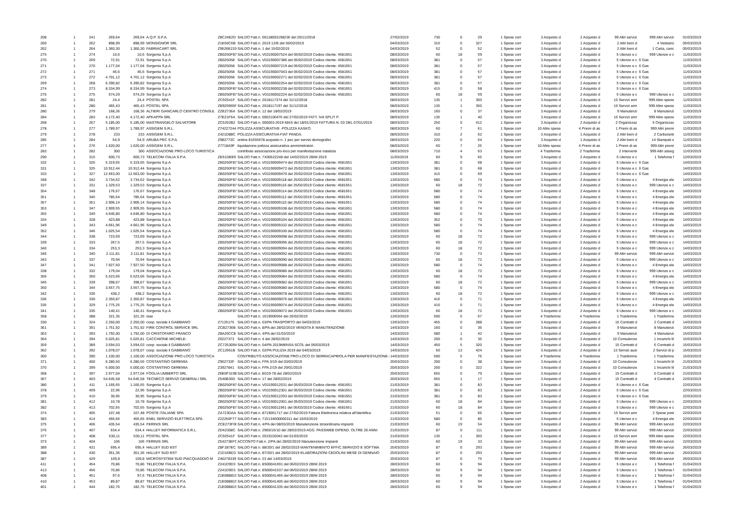| 208 | 1 | 241 | 269,64 | 269,64 | A.Q.P. S.P.A. | Z8C24E2D | SALDO Fatt.n. 00118003198236 del 20/11/2018 | 27/02/2019 | 730 | 0 | 29 | 1 Spese corr | 3 Acquisto d | 2 Acquisto d | 99 Altri servizi | 999 Altri servizi | 01/03/2019 |
| 260 | 1 | 262 | 898,99 | 898,99 | MONSIGNOR SRL | Z1E56C6B | SALDO Fatt.n. 2019 12/E del 06/02/2019 | 04/03/2019 | 310 | 0 | 327 | 1 Spese corr | 3 Acquisto d | 1 Acquisto d | 2 Altri beni d | 4 Vestiario | 05/03/2019 |
| 262 | 1 | 264 | 1.360,30 | 1.360,30 | FABRIACART SRL | Z9626E219 | SALDO Fatt.n. 1 del 15/02/2019 | 04/03/2019 | 52 | 0 | 52 | 1 Spese corr | 3 Acquisto d | 1 Acquisto d | 2 Altri beni d | 1 Carta, canc | 05/03/2019 |
| 275 | 1 | 274 | 10,6 | 10,6 | Sorgenia S.p.A | ZB0250F87 | SALDO Fatt.n. V03190007524 del 05/02/2019 Codice cliente: 4581651 | 08/03/2019 | 60 | 18 | 59 | 1 Spese corr | 3 Acquisto d | 2 Acquisto d | 5 Utenze e c | 999 Utenze e c | 11/03/2019 |
| 270 | 1 | 269 | 72,91 | 72,91 | Sorgenia S.p.A | ZB025058 | SALDO Fatt.n. V03190007386 del 05/02/2019 Codice cliente: 4581651 | 08/03/2019 | 381 | 0 | 57 | 1 Spese corr | 3 Acquisto d | 2 Acquisto d | 5 Utenze e c | 6 Gas | 11/03/2019 |
| 271 | 1 | 270 | 1.177,04 | 1.177,04 | Sorgenia S.p.A | ZB025058 | SALDO Fatt.n. V03190007219 del 05/02/2019 Codice cliente: 4581651 | 08/03/2019 | 381 | 0 | 57 | 1 Spese corr | 3 Acquisto d | 2 Acquisto d | 5 Utenze e c | 6 Gas | 11/03/2019 |
| 272 | 1 | 271 | 46,6 | 46,6 | Sorgenia S.p.A | ZB025058 | SALDO Fatt.n. V03190007043 del 05/02/2019 Codice cliente: 4581651 | 08/03/2019 | 381 | 0 | 57 | 1 Spese corr | 3 Acquisto d | 2 Acquisto d | 5 Utenze e c | 6 Gas | 11/03/2019 |
| 273 | 1 | 272 | 4.701,12 | 4.701,12 | Sorgenia S.p.A | ZB025058 | SALDO Fatt.n. V03190002271 del 02/02/2019 Codice cliente: 4581651 | 08/03/2019 | 381 | 0 | 57 | 1 Spese corr | 3 Acquisto d | 2 Acquisto d | 5 Utenze e c | 6 Gas | 11/03/2019 |
| 269 | 1 | 268 | 6.390,82 | 6.390,82 | Sorgenia S.p.A | ZB025058 | SALDO Fatt.n. V03190002254 del 02/02/2019 Codice cliente: 4581651 | 08/03/2019 | 381 | 0 | 57 | 1 Spese corr | 3 Acquisto d | 2 Acquisto d | 5 Utenze e c | 6 Gas | 11/03/2019 |
| 274 | 1 | 273 | 8.334,99 | 8.334,99 | Sorgenia S.p.A | ZB0250F87 | SALDO Fatt.n. V03190002238 del 02/02/2019 Codice cliente: 4581651 | 08/03/2019 | 415 | 0 | 58 | 1 Spese corr | 3 Acquisto d | 2 Acquisto d | 5 Utenze e c | 6 Gas | 11/03/2019 |
| 276 | 1 | 275 | 574,29 | 574,29 | Sorgenia S.p.A | ZB0250F87 | SALDO Fatt.n. V03190002224 del 02/02/2019 Codice cliente: 4581651 | 08/03/2019 | 60 | 18 | 59 | 1 Spese corr | 3 Acquisto d | 2 Acquisto d | 5 Utenze e c | 999 Utenze e c | 11/03/2019 |
| 282 | 1 | 281 | 24,4 | 24,4 | POSTEL SPA | ZC92541F | SALDO Fatt.n. 2018117374 del 31/12/2018 | 08/03/2019 | 135 | 1 | 350 | 1 Spese corr | 3 Acquisto d | 2 Acquisto d | 16 Servizi amr | 999 Altre spese | 11/03/2019 |
| 281 | 1 | 280 | 465,43 | 465,43 | POSTEL SPA | ZB925965F | SALDO Fatt.n. 2018117197 del 31/12/2018 | 08/03/2019 | 135 | 1 | 350 | 1 Spese corr | 3 Acquisto d | 2 Acquisto d | 16 Servizi amr | 999 Altre spese | 11/03/2019 |
| 280 | 1 | 279 | 168,36 | 168,36 | ALTIERI GIANCARLO CENTRO CONSUL | ZZE2736A | SALDO Fatt.n. 12 del 18/02/2019 | 08/03/2019 | 160 | 0 | 37 | 1 Spese corr | 3 Acquisto d | 2 Acquisto d | 9 Manutenzi | 8 Manutenzi | 11/03/2019 |
| 284 | 1 | 283 | 4.172,40 | 4.172,40 | APKAPPA SRL | Z7E21F6A | SALDO Fatt.n. 0002100476 del 27/02/2019 FATT. IVA SPLIT P. | 08/03/2019 | 135 | 1 | 40 | 1 Spese corr | 3 Acquisto d | 2 Acquisto d | 16 Servizi amr | 999 Altre spese | 11/03/2019 |
| 268 | 1 | 267 | 5.185,00 | 5.185,00 | MASTRANGELO SALVATORE | ZC5262B2 | SALDO Fatt.n. 000003-2019-MAS del 18/01/2019 FATTURA N. 03 DEL 07/01/2019 | 08/03/2019 | 250 | 0 | 412 | 1 Spese corr | 3 Acquisto d | 2 Acquisto d | 2 Organizzaz | 5 Organizzaz | 11/03/2019 |
| 278 | 1 | 277 | 1.789,97 | 1.789,97 | ASSIGEM S.R.L. | Z74227244 | POLIZZA ASSICURATIVE -POLIZZA KASKO. | 08/03/2019 | 60 | 7 | 61 | 1 Spese corr | 10 Altre spese | 4 Premi di as | 1 Premi di as | 999 Altri premi | 11/03/2019 |
| 279 | 1 | 278 | 233 | 233 | ASSIGEM S.R.L. | Z421D88C | POLIZZA ASSICURATIVA FIAT PANDA. | 08/03/2019 | 310 | 2 | 62 | 1 Spese corr | 3 Acquisto d | 1 Acquisto d | 2 Altri beni d | 2 Carburanti | 11/03/2019 |
| 285 | 1 | 284 | 54,9 | 54,9 | ARUBA PEC S.P.A. | Z982773C | ordine 81655678.acquisto n. 1 pec per servizi demografici. | 08/03/2019 | 220 | 0 | 64 | 1 Spese corr | 3 Acquisto d | 1 Acquisto d | 2 Altri beni d | 14 Stampati s | 11/03/2019 |
| 277 | 1 | 276 | 1.620,00 | 1.620,00 | ASSIGEM S.R.L. | Z7718A9F | liquidazione polizza assicurativa amministratori. | 08/03/2019 | 60 | 7 | 25 | 1 Spese corr | 10 Altre spese | 4 Premi di as | 1 Premi di as | 999 Altri premi | 11/03/2019 |
| 283 | 1 | 282 | 300 | 300 | ASSOCIAZIONE PRO-LOCO TURISTICA | | contributo associazione pro-loco per manifestazione natalizia | 08/03/2019 | 710 | 4 | 63 | 1 Spese corr | 4 Trasferime | 2 Trasferime | 2 Interventi | 999 Altri asseg | 11/03/2019 |
| 290 | 1 | 315 | 600,73 | 600,73 | TELECOM ITALIA S.P.A. | ZE51DEE9 | SALDO Fatt.n. 7X00522248 del 14/02/2019 2BIM 2019 | 11/03/2019 | 60 | 9 | 65 | 1 Spese corr | 3 Acquisto d | 2 Acquisto d | 5 Utenze e c | 1 Telefonia f | 12/03/2019 |
| 332 | 1 | 326 | 5.319,65 | 5.319,65 | Sorgenia S.p.A | ZB0250F87 | SALDO Fatt.n. V03190009474 del 25/02/2019 Codice cliente: 4581651 | 13/03/2019 | 381 | 0 | 68 | 1 Spese corr | 3 Acquisto d | 2 Acquisto d | 5 Utenze e c | 6 Gas | 14/03/2019 |
| 331 | 1 | 325 | 10.912,44 | 10.912,44 | Sorgenia S.p.A | ZB0250F87 | SALDO Fatt.n. V03190009472 del 25/02/2019 Codice cliente: 4581651 | 13/03/2019 | 381 | 0 | 68 | 1 Spese corr | 3 Acquisto d | 2 Acquisto d | 5 Utenze e c | 6 Gas | 14/03/2019 |
| 333 | 1 | 327 | 12.563,00 | 12.563,00 | Sorgenia S.p.A | ZB0250F87 | SALDO Fatt.n. V03190009470 del 25/02/2019 Codice cliente: 4581651 | 13/03/2019 | 415 | 0 | 69 | 1 Spese corr | 3 Acquisto d | 2 Acquisto d | 5 Utenze e c | 6 Gas | 14/03/2019 |
| 348 | 1 | 342 | 3.734,62 | 3.734,62 | Sorgenia S.p.A | ZB0250F87 | SALDO Fatt.n. V03190009118 del 25/02/2019 Codice cliente: 4581651 | 13/03/2019 | 580 | 0 | 74 | 1 Spese corr | 3 Acquisto d | 2 Acquisto d | 5 Utenze e c | 4 Energia ele | 14/03/2019 |
| 337 | 1 | 331 | 1.329,53 | 1.329,53 | Sorgenia S.p.A | ZB0250F87 | SALDO Fatt.n. V03190009116 del 25/02/2019 Codice cliente: 4581651 | 13/03/2019 | 60 | 18 | 72 | 1 Spese corr | 3 Acquisto d | 2 Acquisto d | 5 Utenze e c | 999 Utenze e c | 14/03/2019 |
| 354 | 1 | 348 | 176,67 | 176,67 | Sorgenia S.p.A | ZB0250F87 | SALDO Fatt.n. V03190009114 del 25/02/2019 Codice cliente: 4581651 | 13/03/2019 | 580 | 0 | 74 | 1 Spese corr | 3 Acquisto d | 2 Acquisto d | 5 Utenze e c | 4 Energia ele | 14/03/2019 |
| 351 | 1 | 345 | 785,64 | 785,64 | Sorgenia S.p.A | ZB0250F87 | SALDO Fatt.n. V03190009112 del 25/02/2019 Codice cliente: 4581651 | 13/03/2019 | 580 | 0 | 74 | 1 Spese corr | 3 Acquisto d | 2 Acquisto d | 5 Utenze e c | 4 Energia ele | 14/03/2019 |
| 357 | 1 | 351 | 2.906,14 | 2.906,14 | Sorgenia S.p.A | ZB0250F87 | SALDO Fatt.n. V03190009110 del 25/02/2019 Codice cliente: 4581651 | 13/03/2019 | 580 | 0 | 74 | 1 Spese corr | 3 Acquisto d | 2 Acquisto d | 5 Utenze e c | 4 Energia ele | 14/03/2019 |
| 353 | 1 | 347 | 2.909,55 | 2.909,55 | Sorgenia S.p.A | ZB0250F87 | SALDO Fatt.n. V03190009108 del 25/02/2019 Codice cliente: 4581651 | 13/03/2019 | 580 | 0 | 74 | 1 Spese corr | 3 Acquisto d | 2 Acquisto d | 5 Utenze e c | 4 Energia ele | 14/03/2019 |
| 355 | 1 | 349 | 4.646,80 | 4.646,80 | Sorgenia S.p.A | ZB0250F87 | SALDO Fatt.n. V03190009106 del 25/02/2019 Codice cliente: 4581651 | 13/03/2019 | 580 | 0 | 74 | 1 Spese corr | 3 Acquisto d | 2 Acquisto d | 5 Utenze e c | 4 Energia ele | 14/03/2019 |
| 334 | 1 | 328 | 423,88 | 423,88 | Sorgenia S.p.A | ZB0250F87 | SALDO Fatt.n. V03190009104 del 25/02/2019 Codice cliente: 4581651 | 13/03/2019 | 352 | 0 | 70 | 1 Spese corr | 3 Acquisto d | 2 Acquisto d | 5 Utenze e c | 4 Energia ele | 14/03/2019 |
| 349 | 1 | 343 | 4.661,96 | 4.661,96 | Sorgenia S.p.A | ZB0250F87 | SALDO Fatt.n. V03190009102 del 25/02/2019 Codice cliente: 4581651 | 13/03/2019 | 580 | 0 | 74 | 1 Spese corr | 3 Acquisto d | 2 Acquisto d | 5 Utenze e c | 4 Energia ele | 14/03/2019 |
| 352 | 1 | 346 | 1.025,54 | 1.025,54 | Sorgenia S.p.A | ZB0250F87 | SALDO Fatt.n. V03190009100 del 25/02/2019 Codice cliente: 4581651 | 13/03/2019 | 580 | 0 | 74 | 1 Spese corr | 3 Acquisto d | 2 Acquisto d | 5 Utenze e c | 4 Energia ele | 14/03/2019 |
| 344 | 1 | 338 | 723,69 | 723,69 | Sorgenia S.p.A | ZB0250F87 | SALDO Fatt.n. V03190009098 del 25/02/2019 Codice cliente: 4581651 | 13/03/2019 | 60 | 18 | 72 | 1 Spese corr | 3 Acquisto d | 2 Acquisto d | 5 Utenze e c | 999 Utenze e c | 14/03/2019 |
| 339 | 1 | 333 | 267,5 | 267,5 | Sorgenia S.p.A | ZB0250F87 | SALDO Fatt.n. V03190009096 del 25/02/2019 Codice cliente: 4581651 | 13/03/2019 | 60 | 18 | 72 | 1 Spese corr | 3 Acquisto d | 2 Acquisto d | 5 Utenze e c | 999 Utenze e c | 14/03/2019 |
| 340 | 1 | 334 | 253,3 | 253,3 | Sorgenia S.p.A | ZB0250F87 | SALDO Fatt.n. V03190009094 del 25/02/2019 Codice cliente: 4581651 | 13/03/2019 | 60 | 18 | 72 | 1 Spese corr | 3 Acquisto d | 2 Acquisto d | 5 Utenze e c | 999 Utenze e c | 14/03/2019 |
| 346 | 1 | 340 | 2.111,81 | 2.111,81 | Sorgenia S.p.A | ZB0250F87 | SALDO Fatt.n. V03190009092 del 25/02/2019 Codice cliente: 4581651 | 13/03/2019 | 730 | 0 | 73 | 1 Spese corr | 3 Acquisto d | 2 Acquisto d | 99 Altri servizi | 999 Altri servizi | 14/03/2019 |
| 343 | 1 | 337 | 70,94 | 70,94 | Sorgenia S.p.A | ZB0250F87 | SALDO Fatt.n. V03190009090 del 25/02/2019 Codice cliente: 4581651 | 13/03/2019 | 60 | 18 | 72 | 1 Spese corr | 3 Acquisto d | 2 Acquisto d | 5 Utenze e c | 999 Utenze e c | 14/03/2019 |
| 347 | 1 | 341 | 7.927,50 | 7.927,50 | Sorgenia S.p.A | ZB0250F87 | SALDO Fatt.n. V03190009088 del 25/02/2019 Codice cliente: 4581651 | 13/03/2019 | 580 | 0 | 74 | 1 Spese corr | 3 Acquisto d | 2 Acquisto d | 5 Utenze e c | 4 Energia ele | 14/03/2019 |
| 338 | 1 | 332 | 179,04 | 179,04 | Sorgenia S.p.A | ZB0250F87 | SALDO Fatt.n. V03190009086 del 25/02/2019 Codice cliente: 4581651 | 13/03/2019 | 60 | 18 | 72 | 1 Spese corr | 3 Acquisto d | 2 Acquisto d | 5 Utenze e c | 999 Utenze e c | 14/03/2019 |
| 356 | 1 | 350 | 5.523,66 | 5.523,66 | Sorgenia S.p.A | ZB0250F87 | SALDO Fatt.n. V03190009084 del 25/02/2019 Codice cliente: 4581651 | 13/03/2019 | 580 | 0 | 74 | 1 Spese corr | 3 Acquisto d | 2 Acquisto d | 5 Utenze e c | 4 Energia ele | 14/03/2019 |
| 345 | 1 | 339 | 398,67 | 398,67 | Sorgenia S.p.A | ZB0250F87 | SALDO Fatt.n. V03190009082 del 25/02/2019 Codice cliente: 4581651 | 13/03/2019 | 60 | 18 | 72 | 1 Spese corr | 3 Acquisto d | 2 Acquisto d | 5 Utenze e c | 999 Utenze e c | 14/03/2019 |
| 350 | 1 | 344 | 3.557,75 | 3.557,75 | Sorgenia S.p.A | ZB0250F87 | SALDO Fatt.n. V03190009080 del 25/02/2019 Codice cliente: 4581651 | 13/03/2019 | 580 | 0 | 74 | 1 Spese corr | 3 Acquisto d | 2 Acquisto d | 5 Utenze e c | 4 Energia ele | 14/03/2019 |
| 342 | 1 | 336 | 438,2 | 438,2 | Sorgenia S.p.A | ZB0250F87 | SALDO Fatt.n. V03190009078 del 25/02/2019 Codice cliente: 4581651 | 13/03/2019 | 60 | 18 | 72 | 1 Spese corr | 3 Acquisto d | 2 Acquisto d | 5 Utenze e c | 999 Utenze e c | 14/03/2019 |
| 336 | 1 | 330 | 2.350,87 | 2.350,87 | Sorgenia S.p.A | ZB0250F87 | SALDO Fatt.n. V03190009076 del 25/02/2019 Codice cliente: 4581651 | 13/03/2019 | 416 | 0 | 71 | 1 Spese corr | 3 Acquisto d | 2 Acquisto d | 5 Utenze e c | 4 Energia ele | 14/03/2019 |
| 335 | 1 | 329 | 1.775,25 | 1.775,25 | Sorgenia S.p.A | ZB0250F87 | SALDO Fatt.n. V03190009074 del 25/02/2019 Codice cliente: 4581651 | 13/03/2019 | 416 | 0 | 71 | 1 Spese corr | 3 Acquisto d | 2 Acquisto d | 5 Utenze e c | 4 Energia ele | 14/03/2019 |
| 341 | 1 | 335 | 140,41 | 140,41 | Sorgenia S.p.A | ZB0250F87 | SALDO Fatt.n. V03190009072 del 25/02/2019 Codice cliente: 4581651 | 13/03/2019 | 60 | 18 | 72 | 1 Spese corr | 3 Acquisto d | 2 Acquisto d | 5 Utenze e c | 999 Utenze e c | 14/03/2019 |
| 358 | 1 | 388 | 321,35 | 321,35 | siae | | SALDO Fatt.n. 1619006564 del 26/02/2019 | 13/03/2019 | 500 | 5 | 67 | 1 Spese corr | 4 Trasferime | 4 Trasferime | 1 Trasferime | 1 Trasferime | 15/03/2019 |
| 330 | 1 | 324 | 2.250,00 | 2.250,00 | coop. sociale il GABBIANO | Z7125175 | SALDO Fatt.n. 03/PA TRASPORTO del 04/03/2019 | 13/03/2019 | 455 | 0 | 288 | 1 Spese corr | 3 Acquisto d | 2 Acquisto d | 15 Contratti d | 2 Contratti d | 14/03/2019 |
| 361 | 1 | 391 | 1.751,92 | 1.751,92 | FIRE CONTROL SERVICE SRL | ZCB2736B | SALDO Fatt.n. 8/PA del 28/02/2019 VENDITA E MANUTENZIONE | 14/03/2019 | 160 | 0 | 36 | 1 Spese corr | 3 Acquisto d | 2 Acquisto d | 9 Manutenzi | 8 Manutenzi | 15/03/2019 |
| 363 | 1 | 393 | 1.792,00 | 1.792,00 | DI CRISTOFARO FRANCO | Z8A26CCE | SALDO Fatt.n. 4/PA del 01/03/2019 | 14/03/2019 | 580 | 1 | 42 | 1 Spese corr | 3 Acquisto d | 2 Acquisto d | 9 Manutenzi | 4 Manutenzi | 15/03/2019 |
| 364 | 1 | 394 | 5.025,81 | 5.025,81 | CACCHIONE MICHELE- | Z0227373 | SALDO Fatt.n. 4 del 28/02/2019 | 14/03/2019 | 200 | 0 | 35 | 1 Spese corr | 3 Acquisto d | 2 Acquisto d | 10 Consulenze | 1 Incarichi lil | 15/03/2019 |
| 359 | 1 | 389 | 3.594,03 | 3.594,03 | coop. sociale il GABBIANO | ZC7253094 | SALDO Fatt.n. 04/PA 2019MENSA SCOL del 06/03/2019 | 14/03/2019 | 450 | 5 | 320 | 1 Spese corr | 3 Acquisto d | 2 Acquisto d | 15 Contratti d | 6 Contratti d | 15/03/2019 |
| 362 | 1 | 392 | 1.078,07 | 1.078,07 | coop. sociale il GABBIANO | ZC12661B | SALDO Fatt.n. 02/PA PULIZIA 2019 del 04/03/2019 | 14/03/2019 | 60 | 13 | 424 | 1 Spese corr | 3 Acquisto d | 2 Acquisto d | 13 Servizi ausi | 2 Servizi di p | 15/03/2019 |
| 360 | 1 | 390 | 1.100,00 | 1.100,00 | ASSOCIAZIONE PRO-LOCO TURISTICA | | CONTRIBUTO ASSOCIAZIONE PRO-LOCO DI SERRACAPRIOLA PER MANIFESTAZIONE ( | 14/03/2019 | 500 | 5 | 76 | 1 Spese corr | 4 Trasferime | 4 Trasferime | 1 Trasferime | 1 Trasferime | 15/03/2019 |
| 371 | 1 | 400 | 6.280,56 | 6.280,56 | COSTANTINO GEREMIA | Z902733F | SALDO Fatt.n. FPA 3/19 del 03/03/2019 | 20/03/2019 | 200 | 0 | 38 | 1 Spese corr | 3 Acquisto d | 2 Acquisto d | 10 Consulenze | 1 Incarichi lil | 21/03/2019 |
| 370 | 1 | 399 | 5.000,00 | 5.000,00 | COSTANTINO GEREMIA | Z3927841 | SALDO Fatt.n. FPA 2/19 del 29/01/2019 | 20/03/2019 | 200 | 0 | 322 | 1 Spese corr | 3 Acquisto d | 2 Acquisto d | 10 Consulenze | 1 Incarichi lil | 21/03/2019 |
| 368 | 1 | 397 | 2.977,04 | 2.977,04 | FOGLIA UMBERTO SRL | Z6E0F3198 | SALDO Fatt.n. E019-78 del 28/02/2019 | 20/03/2019 | 655 | 0 | 79 | 1 Spese corr | 3 Acquisto d | 2 Acquisto d | 15 Contratti d | 5 Contratti d | 21/03/2019 |
| 367 | 1 | 403 | 54.645,58 | 54.645,58 | TECNECO SERVIZI GENERALI SRL | Z540B36D | SALDO Fatt.n. 17 del 28/02/2019 | 20/03/2019 | 655 | 1 | 17 | 1 Spese corr | 3 Acquisto d | 2 Acquisto d | 15 Contratti d | 4 Contratti d | 22/03/2019 |
| 380 | 1 | 411 | 1.166,65 | 1.166,65 | Sorgenia S.p.A | ZB0250F87 | SALDO Fatt.n. V03190012531 del 05/03/2019 Codice cliente: 4581651 | 21/03/2019 | 381 | 0 | 83 | 1 Spese corr | 3 Acquisto d | 2 Acquisto d | 5 Utenze e c | 6 Gas | 22/03/2019 |
| 378 | 1 | 409 | 22,96 | 22,96 | Sorgenia S.p.A | ZB0250F87 | SALDO Fatt.n. V03190012301 del 05/03/2019 Codice cliente: 4581651 | 21/03/2019 | 381 | 0 | 83 | 1 Spese corr | 3 Acquisto d | 2 Acquisto d | 5 Utenze e c | 6 Gas | 22/03/2019 |
| 379 | 1 | 410 | 30,95 | 30,95 | Sorgenia S.p.A | ZB0250F87 | SALDO Fatt.n. V03190012293 del 05/03/2019 Codice cliente: 4581651 | 21/03/2019 | 381 | 0 | 83 | 1 Spese corr | 3 Acquisto d | 2 Acquisto d | 5 Utenze e c | 6 Gas | 22/03/2019 |
| 381 | 1 | 412 | 10,78 | 10,78 | Sorgenia S.p.A | ZB0250F87 | SALDO Fatt.n. V03190012001 del 05/03/2019 Codice cliente: 4581651 | 21/03/2019 | 60 | 18 | 84 | 1 Spese corr | 3 Acquisto d | 2 Acquisto d | 5 Utenze e c | 999 Utenze e c | 22/03/2019 |
| 382 | 1 | 413 | 702,65 | 702,65 | Sorgenia S.p.A | ZB0250F87 | SALDO Fatt.n. V03190011961 del 05/03/2019 Codice cliente: 4581651 | 21/03/2019 | 60 | 18 | 84 | 1 Spese corr | 3 Acquisto d | 2 Acquisto d | 5 Utenze e c | 999 Utenze e c | 22/03/2019 |
| 374 | 1 | 405 | 107,48 | 107,48 | POSTE ITALIANE SPA | ZA723DAA | SALDO Fatt.n. 8719061717 del 27/02/2019 Fattura Elettronica relativa all'Identifica | 21/03/2019 | 51 | 0 | 66 | 1 Spese corr | 3 Acquisto d | 2 Acquisto d | 16 Servizi amr | 2 Spese post | 22/03/2019 |
| 383 | 1 | 414 | 456,66 | 456,66 | ENEL SERVIZIO ELETTRICA SPA | Z22250F77 | SALDO Fatt.n. 715134600000311 del 10/03/2019 | 21/03/2019 | 580 | 0 | 85 | 1 Spese corr | 3 Acquisto d | 2 Acquisto d | 5 Utenze e c | 4 Energia ele | 22/03/2019 |
| 375 | 1 | 406 | 435,54 | 435,54 | FERINIS SRL | ZCE273F06 | SALDO Fatt.n. 4/PA del 08/03/2019 Manutenzione straordinaria impianti | 21/03/2019 | 60 | 19 | 54 | 1 Spese corr | 3 Acquisto d | 2 Acquisto d | 99 Altri servizi | 999 Altri servizi | 22/03/2019 |
| 376 | 1 | 407 | 634,4 | 634,4 | HALLEY INFORMATICA S.R.L. | ZD42308C | SALDO Fatt.n. 2960/16/10 del 28/02/2019 AGG. PASSWEB DIPEND. OLTRE 20 ANNI | 21/03/2019 | 87 | 0 | 111 | 1 Spese corr | 3 Acquisto d | 2 Acquisto d | 99 Altri servizi | 999 Altri servizi | 22/03/2019 |
| 377 | 1 | 408 | 530,11 | 530,11 | POSTEL SPA | ZC92541F | SALDO Fatt.n. 2019102043 del 01/03/2019 | 21/03/2019 | 135 | 1 | 350 | 1 Spese corr | 3 Acquisto d | 2 Acquisto d | 16 Servizi amr | 999 Altre spese | 22/03/2019 |
| 373 | 1 | 404 | 106 | 106 | FERINIS SRL | Z54273EFC | ACCONTO Fatt.n. 2/PA del 28/02/2019 Manutenzione impianti | 21/03/2019 | 60 | 19 | 33 | 1 Spese corr | 3 Acquisto d | 2 Acquisto d | 99 Altri servizi | 999 Altri servizi | 22/03/2019 |
| 389 | 1 | 431 | 695,4 | 695,4 | HALLEY SUD EST | Z8F1B7EC | SALDO Fatt.n. 88/20/1 del 28/02/2019 MANTENIMENTO EFFIC.SERVIZIO E SOFTWA | 25/03/2019 | 87 | 0 | 293 | 1 Spese corr | 3 Acquisto d | 2 Acquisto d | 99 Altri servizi | 999 Altri servizi | 26/03/2019 |
| 388 | 1 | 430 | 351,36 | 351,36 | HALLEY SUD EST | Z1D16BD3 | SALDO Fatt.n. 87/20/1 del 28/02/2019 ELABORAZIONI CEDOLINI MESE DI GENNAIO | 25/03/2019 | 87 | 0 | 293 | 1 Spese corr | 3 Acquisto d | 2 Acquisto d | 99 Altri servizi | 999 Altri servizi | 26/03/2019 |
| 387 | 1 | 429 | 109,8 | 109,8 | MICROSYSTEM SUD-PIACQUADDIO M | Z40278339 | SALDO Fatt.n. 23 del 14/03/2019 | 25/03/2019 | 87 | 0 | 75 | 1 Spese corr | 3 Acquisto d | 2 Acquisto d | 99 Altri servizi | 999 Altri servizi | 26/03/2019 |
| 411 | 1 | 454 | 70,86 | 70,86 | TELECOM ITALIA S.P.A. | Z241D9D3 | SALDO Fatt.n. 8S00041691 del 06/02/2019 2BIM 2019 | 28/03/2019 | 60 | 9 | 94 | 1 Spese corr | 3 Acquisto d | 2 Acquisto d | 5 Utenze e c | 1 Telefonia f | 01/04/2019 |
| 413 | 1 | 456 | 70,86 | 70,86 | TELECOM ITALIA S.P.A. | Z241D9D3 | SALDO Fatt.n. 8S00041537 del 06/02/2019 2BIM 2019 | 28/03/2019 | 60 | 9 | 94 | 1 Spese corr | 3 Acquisto d | 2 Acquisto d | 5 Utenze e c | 1 Telefonia f | 01/04/2019 |
| 408 | 1 | 451 | 97,6 | 97,6 | TELECOM ITALIA S.P.A. | Z1E0B8815 | SALDO Fatt.n. 8S00041466 del 06/02/2019 2BIM 2019 | 28/03/2019 | 60 | 9 | 94 | 1 Spese corr | 3 Acquisto d | 2 Acquisto d | 5 Utenze e c | 1 Telefonia f | 01/04/2019 |
| 410 | 1 | 453 | 89,87 | 89,87 | TELECOM ITALIA S.P.A. | Z1E0B8815 | SALDO Fatt.n. 8S00041405 del 06/02/2019 2BIM 2019 | 28/03/2019 | 60 | 9 | 94 | 1 Spese corr | 3 Acquisto d | 2 Acquisto d | 5 Utenze e c | 1 Telefonia f | 01/04/2019 |
| 401 | 1 | 444 | 182,76 | 182,76 | TELECOM ITALIA S.P.A. | Z1E0B8815 | SALDO Fatt.n. 8S00041335 del 06/02/2019 2BIM 2019 | 28/03/2019 | 60 | 9 | 94 | 1 Spese corr | 3 Acquisto d | 2 Acquisto d | 5 Utenze e c | 1 Telefonia f | 01/04/2019 |